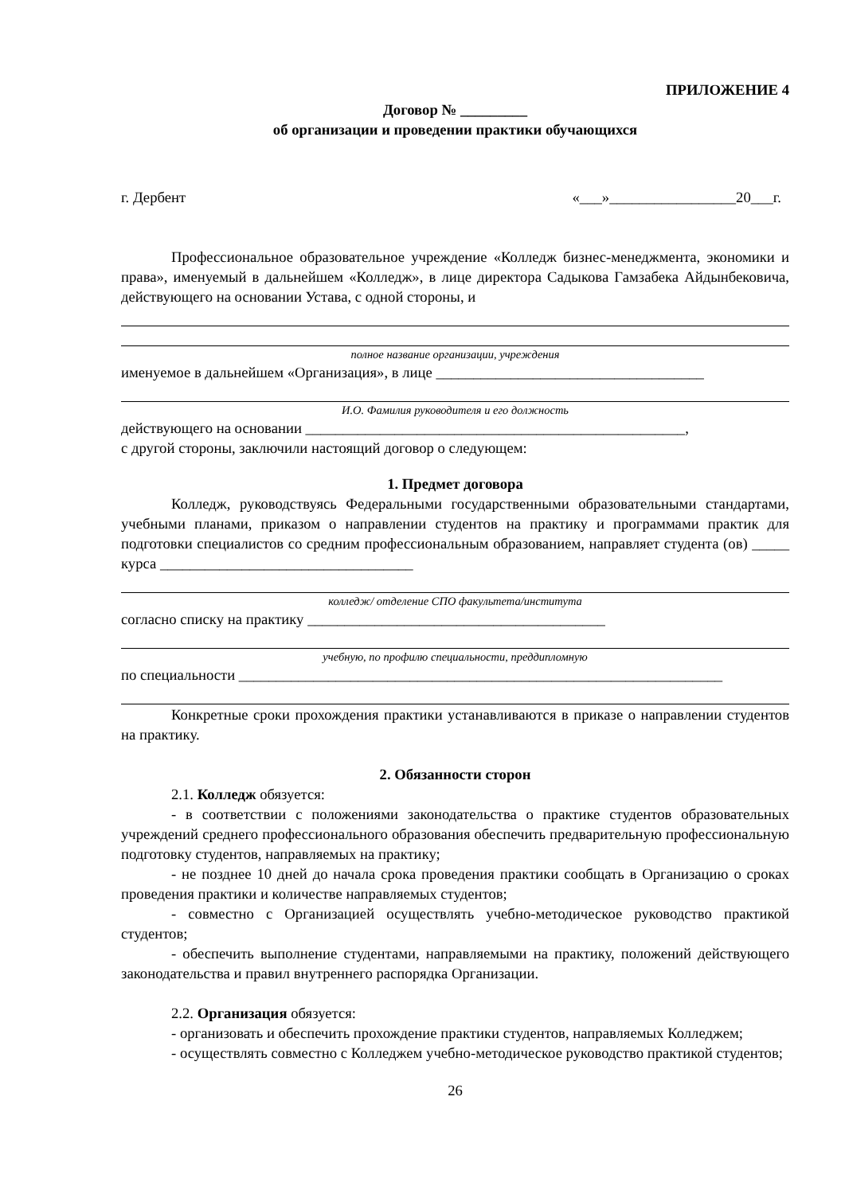ПРИЛОЖЕНИЕ 4
Договор № _________
об организации и проведении практики обучающихся
г. Дербент «___»_________________20___г.
Профессиональное образовательное учреждение «Колледж бизнес-менеджмента, экономики и права», именуемый в дальнейшем «Колледж», в лице директора Садыкова Гамзабека Айдынбековича, действующего на основании Устава, с одной стороны, и
полное название организации, учреждения
именуемое в дальнейшем «Организация», в лице ____________________________________
И.О. Фамилия руководителя и его должность
действующего на основании ___________________________________________________,
с другой стороны, заключили настоящий договор о следующем:
1. Предмет договора
Колледж, руководствуясь Федеральными государственными образовательными стандартами, учебными планами, приказом о направлении студентов на практику и программами практик для подготовки специалистов со средним профессиональным образованием, направляет студента (ов) _____ курса __________________________________
колледж/ отделение СПО факультета/института
согласно списку на практику ________________________________________
учебную, по профилю специальности, преддипломную
по специальности _________________________________________________________________
Конкретные сроки прохождения практики устанавливаются в приказе о направлении студентов на практику.
2. Обязанности сторон
2.1. Колледж обязуется:
- в соответствии с положениями законодательства о практике студентов образовательных учреждений среднего профессионального образования обеспечить предварительную профессиональную подготовку студентов, направляемых на практику;
- не позднее 10 дней до начала срока проведения практики сообщать в Организацию о сроках проведения практики и количестве направляемых студентов;
- совместно с Организацией осуществлять учебно-методическое руководство практикой студентов;
- обеспечить выполнение студентами, направляемыми на практику, положений действующего законодательства и правил внутреннего распорядка Организации.
2.2. Организация обязуется:
- организовать и обеспечить прохождение практики студентов, направляемых Колледжем;
- осуществлять совместно с Колледжем учебно-методическое руководство практикой студентов;
26